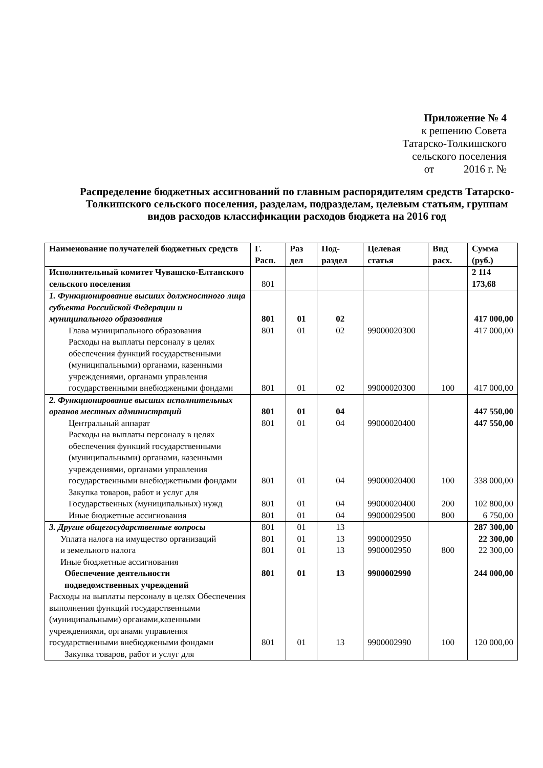Приложение № 4
к решению Совета
Татарско-Толкишского
сельского поселения
от 2016 г. №
Распределение бюджетных ассигнований по главным распорядителям средств Татарско-Толкишского сельского поселения, разделам, подразделам, целевым статьям, группам видов расходов классификации расходов бюджета на 2016 год
| Наименование получателей бюджетных средств | Г. Расп. | Раз дел | Под-раздел | Целевая статья | Вид расх. | Сумма (руб.) |
| --- | --- | --- | --- | --- | --- | --- |
| Исполнительный комитет Чувашско-Елтанского сельского поселения | 801 | | | | | 2 114 173,68 |
| 1. Функционирование высших должностного лица субъекта Российской Федерации и муниципального образования | 801 | 01 | 02 | | | 417 000,00 |
| Глава муниципального образования | 801 | 01 | 02 | 99000020300 | | 417 000,00 |
| Расходы на выплаты персоналу в целях обеспечения функций государственными (муниципальными) органами, казенными учреждениями, органами управления государственными внебюджеными фондами | 801 | 01 | 02 | 99000020300 | 100 | 417 000,00 |
| 2. Функционирование высших исполнительных органов местных администраций | 801 | 01 | 04 | | | 447 550,00 |
| Центральный аппарат | 801 | 01 | 04 | 99000020400 | | 447 550,00 |
| Расходы на выплаты персоналу в целях обеспечения функций государственными (муниципальными) органами, казенными учреждениями, органами управления государственными внебюджетными фондами | 801 | 01 | 04 | 99000020400 | 100 | 338 000,00 |
| Закупка товаров, работ и услуг для Государственных (муниципальных) нужд | 801 | 01 | 04 | 99000020400 | 200 | 102 800,00 |
| Иные бюджетные ассигнования | 801 | 01 | 04 | 99000029500 | 800 | 6 750,00 |
| 3. Другие общегосударственные вопросы | 801 | 01 | 13 | | | 287 300,00 |
| Уплата налога на имущество организаций | 801 | 01 | 13 | 9900002950 | | 22 300,00 |
| и земельного налога Иные бюджетные ассигнования | 801 | 01 | 13 | 9900002950 | 800 | 22 300,00 |
| Обеспечение деятельности подведомственных учреждений | 801 | 01 | 13 | 9900002990 | | 244 000,00 |
| Расходы на выплаты персоналу в целях Обеспечения выполнения функций государственными (муниципальными) органами,казенными учреждениями, органами управления государственными внебюджеными фондами | 801 | 01 | 13 | 9900002990 | 100 | 120 000,00 |
| Закупка товаров, работ и услуг для | | | | | | |